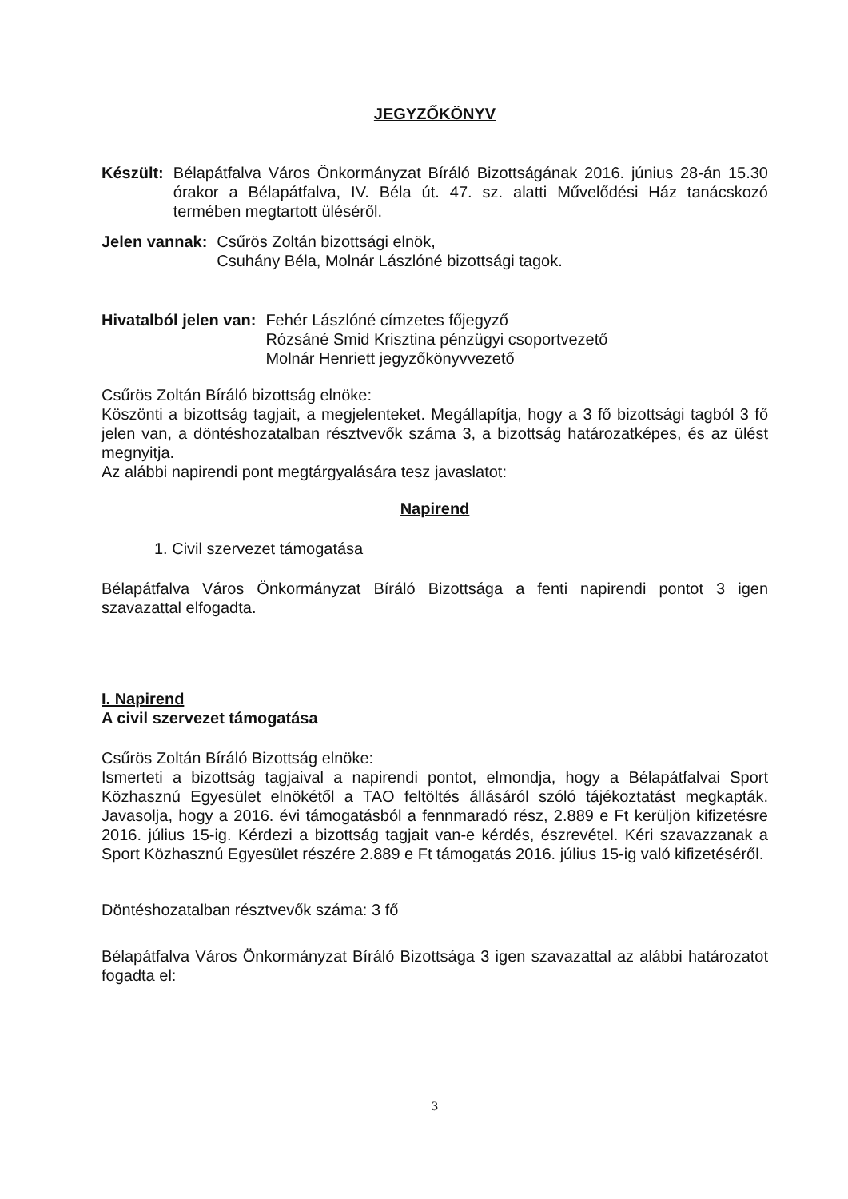JEGYZŐKÖNYV
Készült: Bélapátfalva Város Önkormányzat Bíráló Bizottságának 2016. június 28-án 15.30 órakor a Bélapátfalva, IV. Béla út. 47. sz. alatti Művelődési Ház tanácskozó termében megtartott üléséről.
Jelen vannak: Csűrös Zoltán bizottsági elnök,
Csuhány Béla, Molnár Lászlóné bizottsági tagok.
Hivatalból jelen van: Fehér Lászlóné címzetes főjegyző
Rózsáné Smid Krisztina pénzügyi csoportvezető
Molnár Henriett jegyzőkönyvvezető
Csűrös Zoltán Bíráló bizottság elnöke:
Köszönti a bizottság tagjait, a megjelenteket. Megállapítja, hogy a 3 fő bizottsági tagból 3 fő jelen van, a döntéshozatalban résztvevők száma 3, a bizottság határozatképes, és az ülést megnyitja.
Az alábbi napirendi pont megtárgyalására tesz javaslatot:
Napirend
1. Civil szervezet támogatása
Bélapátfalva Város Önkormányzat Bíráló Bizottsága a fenti napirendi pontot 3 igen szavazattal elfogadta.
I. Napirend
A civil szervezet támogatása
Csűrös Zoltán Bíráló Bizottság elnöke:
Ismerteti a bizottság tagjaival a napirendi pontot, elmondja, hogy a Bélapátfalvai Sport Közhasznú Egyesület elnökétől a TAO feltöltés állásáról szóló tájékoztatást megkapták. Javasolja, hogy a 2016. évi támogatásból a fennmaradó rész, 2.889 e Ft kerüljön kifizetésre 2016. július 15-ig. Kérdezi a bizottság tagjait van-e kérdés, észrevétel. Kéri szavazzanak a Sport Közhasznú Egyesület részére 2.889 e Ft támogatás 2016. július 15-ig való kifizetéséről.
Döntéshozatalban résztvevők száma: 3 fő
Bélapátfalva Város Önkormányzat Bíráló Bizottsága 3 igen szavazattal az alábbi határozatot fogadta el:
3